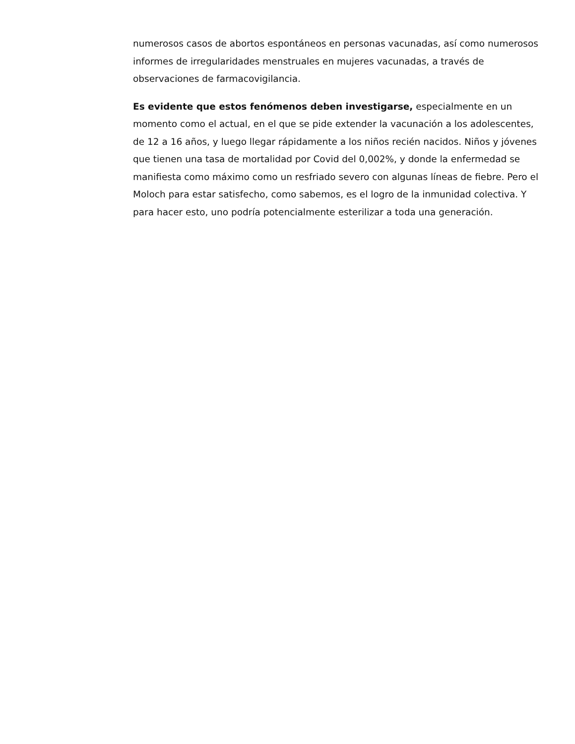numerosos casos de abortos espontáneos en personas vacunadas, así como numerosos informes de irregularidades menstruales en mujeres vacunadas, a través de observaciones de farmacovigilancia.
Es evidente que estos fenómenos deben investigarse, especialmente en un momento como el actual, en el que se pide extender la vacunación a los adolescentes, de 12 a 16 años, y luego llegar rápidamente a los niños recién nacidos. Niños y jóvenes que tienen una tasa de mortalidad por Covid del 0,002%, y donde la enfermedad se manifiesta como máximo como un resfriado severo con algunas líneas de fiebre. Pero el Moloch para estar satisfecho, como sabemos, es el logro de la inmunidad colectiva. Y para hacer esto, uno podría potencialmente esterilizar a toda una generación.